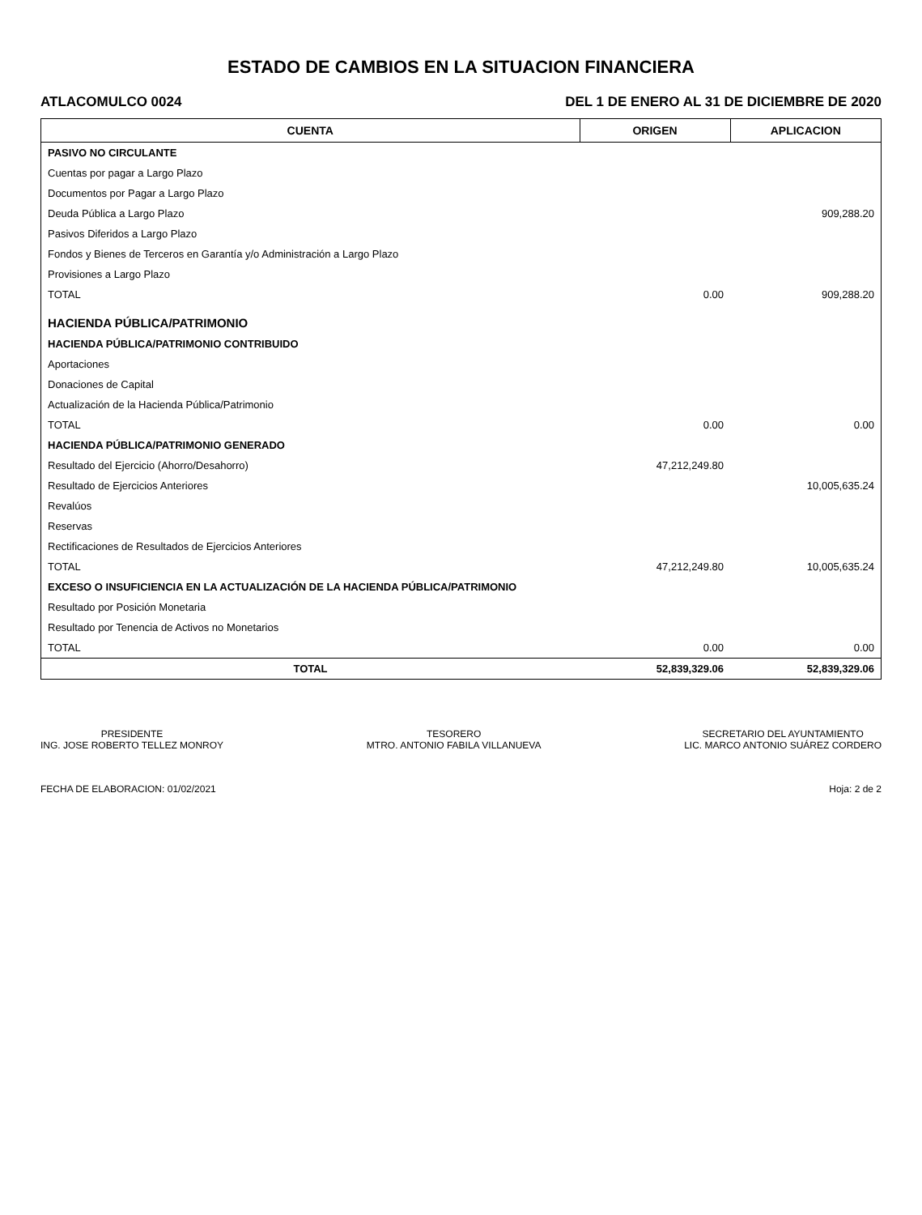ESTADO DE CAMBIOS EN LA SITUACION FINANCIERA
ATLACOMULCO 0024 DEL 1 DE ENERO AL 31 DE DICIEMBRE DE 2020
| CUENTA | ORIGEN | APLICACION |
| --- | --- | --- |
| PASIVO NO CIRCULANTE | | |
| Cuentas por pagar a Largo Plazo | | |
| Documentos por Pagar a Largo Plazo | | |
| Deuda Pública a Largo Plazo | | 909,288.20 |
| Pasivos Diferidos a Largo Plazo | | |
| Fondos y Bienes de Terceros en Garantía y/o Administración a Largo Plazo | | |
| Provisiones a Largo Plazo | | |
| TOTAL | 0.00 | 909,288.20 |
| HACIENDA PÚBLICA/PATRIMONIO | | |
| HACIENDA PÚBLICA/PATRIMONIO CONTRIBUIDO | | |
| Aportaciones | | |
| Donaciones de Capital | | |
| Actualización de la Hacienda Pública/Patrimonio | | |
| TOTAL | 0.00 | 0.00 |
| HACIENDA PÚBLICA/PATRIMONIO GENERADO | | |
| Resultado del Ejercicio (Ahorro/Desahorro) | 47,212,249.80 | |
| Resultado de Ejercicios Anteriores | | 10,005,635.24 |
| Revalúos | | |
| Reservas | | |
| Rectificaciones de Resultados de Ejercicios Anteriores | | |
| TOTAL | 47,212,249.80 | 10,005,635.24 |
| EXCESO O INSUFICIENCIA EN LA ACTUALIZACIÓN DE LA HACIENDA PÚBLICA/PATRIMONIO | | |
| Resultado por Posición Monetaria | | |
| Resultado por Tenencia de Activos no Monetarios | | |
| TOTAL | 0.00 | 0.00 |
| TOTAL | 52,839,329.06 | 52,839,329.06 |
PRESIDENTE
ING. JOSE ROBERTO TELLEZ MONROY
TESORERO
MTRO. ANTONIO FABILA VILLANUEVA
SECRETARIO DEL AYUNTAMIENTO
LIC. MARCO ANTONIO SUÁREZ CORDERO
FECHA DE ELABORACION: 01/02/2021 Hoja: 2 de 2